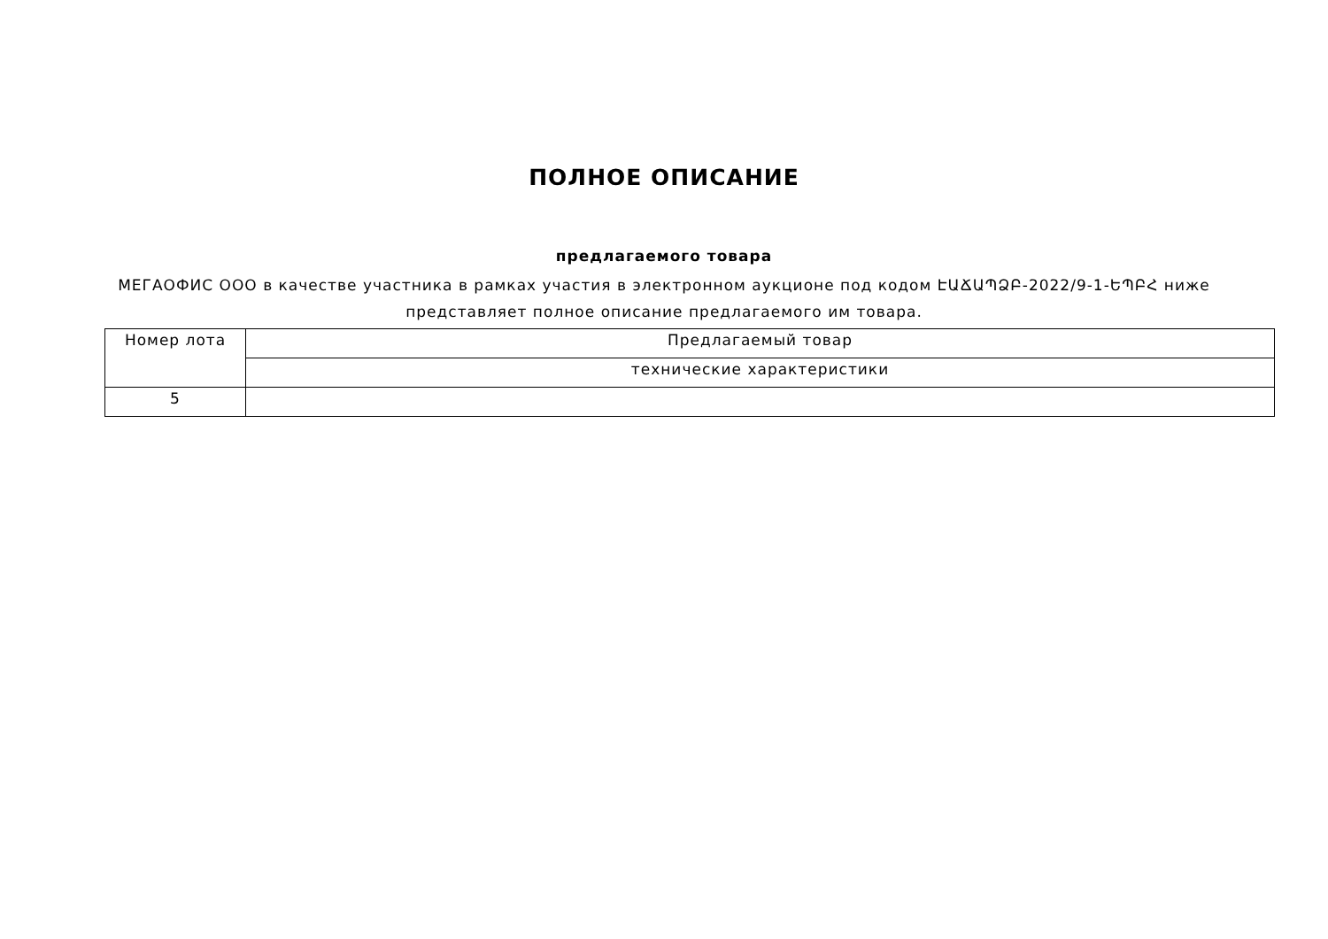ПОЛНОЕ ОПИСАНИЕ
предлагаемого товара
МЕГАОФИС ООО в качестве участника в рамках участия в электронном аукционе под кодом ԷԱՃԱՊՁԲ-2022/9-1-ԵՊԲՀ ниже представляет полное описание предлагаемого им товара.
| Номер лота | Предлагаемый товар |
| --- | --- |
| | технические характеристики |
| 5 | |